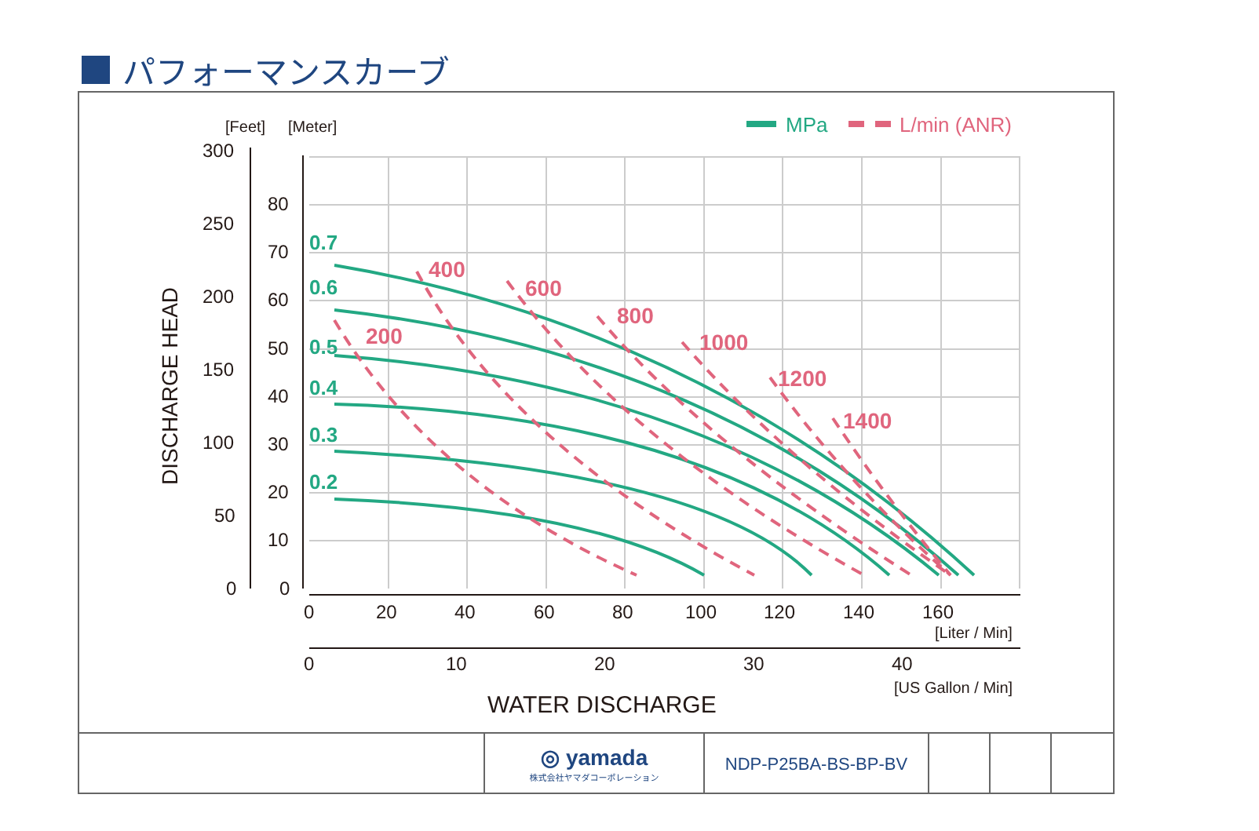パフォーマンスカーブ
[Feet]
[Meter]
300
250
200
150
100
50
0
80
70
60
50
40
30
20
10
0
0
20
40
60
80
100
120
140
160
[Liter / Min]
0
10
20
30
40
[US Gallon / Min]
WATER DISCHARGE
DISCHARGE HEAD
MPa
L/min (ANR)
0.7
0.6
0.5
0.4
0.3
0.2
200
400
600
800
1000
1200
1400
◎ yamada
株式会社ヤマダコーポレーション
NDP-P25BA-BS-BP-BV